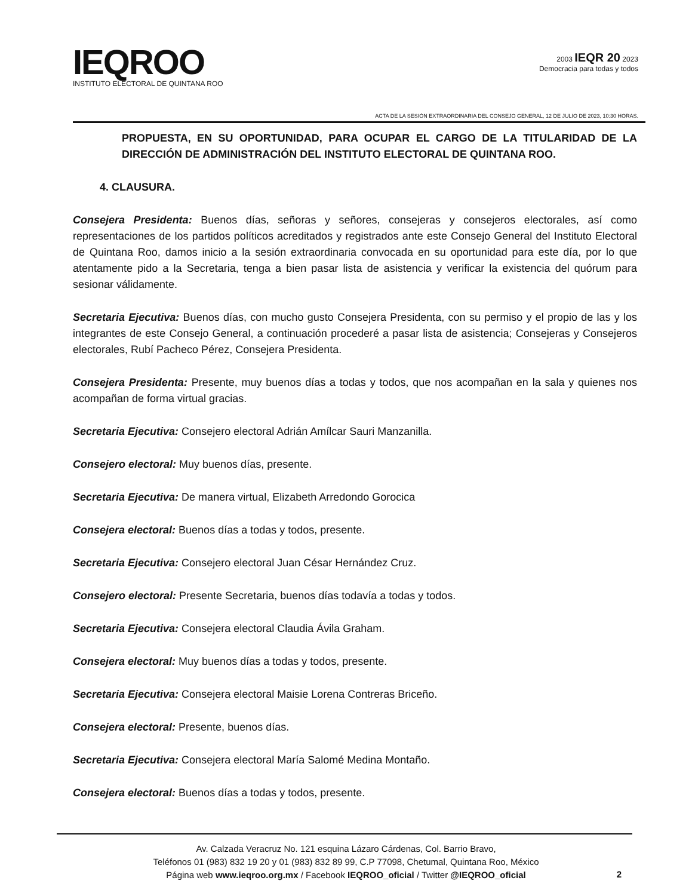IEQROO
INSTITUTO ELECTORAL DE QUINTANA ROO
2003 IEQR 20 2023
Democracia para todas y todos
ACTA DE LA SESIÓN EXTRAORDINARIA DEL CONSEJO GENERAL, 12 DE JULIO DE 2023, 10:30 HORAS.
PROPUESTA, EN SU OPORTUNIDAD, PARA OCUPAR EL CARGO DE LA TITULARIDAD DE LA DIRECCIÓN DE ADMINISTRACIÓN DEL INSTITUTO ELECTORAL DE QUINTANA ROO.
4. CLAUSURA.
Consejera Presidenta: Buenos días, señoras y señores, consejeras y consejeros electorales, así como representaciones de los partidos políticos acreditados y registrados ante este Consejo General del Instituto Electoral de Quintana Roo, damos inicio a la sesión extraordinaria convocada en su oportunidad para este día, por lo que atentamente pido a la Secretaria, tenga a bien pasar lista de asistencia y verificar la existencia del quórum para sesionar válidamente.
Secretaria Ejecutiva: Buenos días, con mucho gusto Consejera Presidenta, con su permiso y el propio de las y los integrantes de este Consejo General, a continuación procederé a pasar lista de asistencia; Consejeras y Consejeros electorales, Rubí Pacheco Pérez, Consejera Presidenta.
Consejera Presidenta: Presente, muy buenos días a todas y todos, que nos acompañan en la sala y quienes nos acompañan de forma virtual gracias.
Secretaria Ejecutiva: Consejero electoral Adrián Amílcar Sauri Manzanilla.
Consejero electoral: Muy buenos días, presente.
Secretaria Ejecutiva: De manera virtual, Elizabeth Arredondo Gorocica
Consejera electoral: Buenos días a todas y todos, presente.
Secretaria Ejecutiva: Consejero electoral Juan César Hernández Cruz.
Consejero electoral: Presente Secretaria, buenos días todavía a todas y todos.
Secretaria Ejecutiva: Consejera electoral Claudia Ávila Graham.
Consejera electoral: Muy buenos días a todas y todos, presente.
Secretaria Ejecutiva: Consejera electoral Maisie Lorena Contreras Briceño.
Consejera electoral: Presente, buenos días.
Secretaria Ejecutiva: Consejera electoral María Salomé Medina Montaño.
Consejera electoral: Buenos días a todas y todos, presente.
Av. Calzada Veracruz No. 121 esquina Lázaro Cárdenas, Col. Barrio Bravo,
Teléfonos 01 (983) 832 19 20 y 01 (983) 832 89 99, C.P 77098, Chetumal, Quintana Roo, México
Página web www.ieqroo.org.mx / Facebook IEQROO_oficial / Twitter @IEQROO_oficial
2